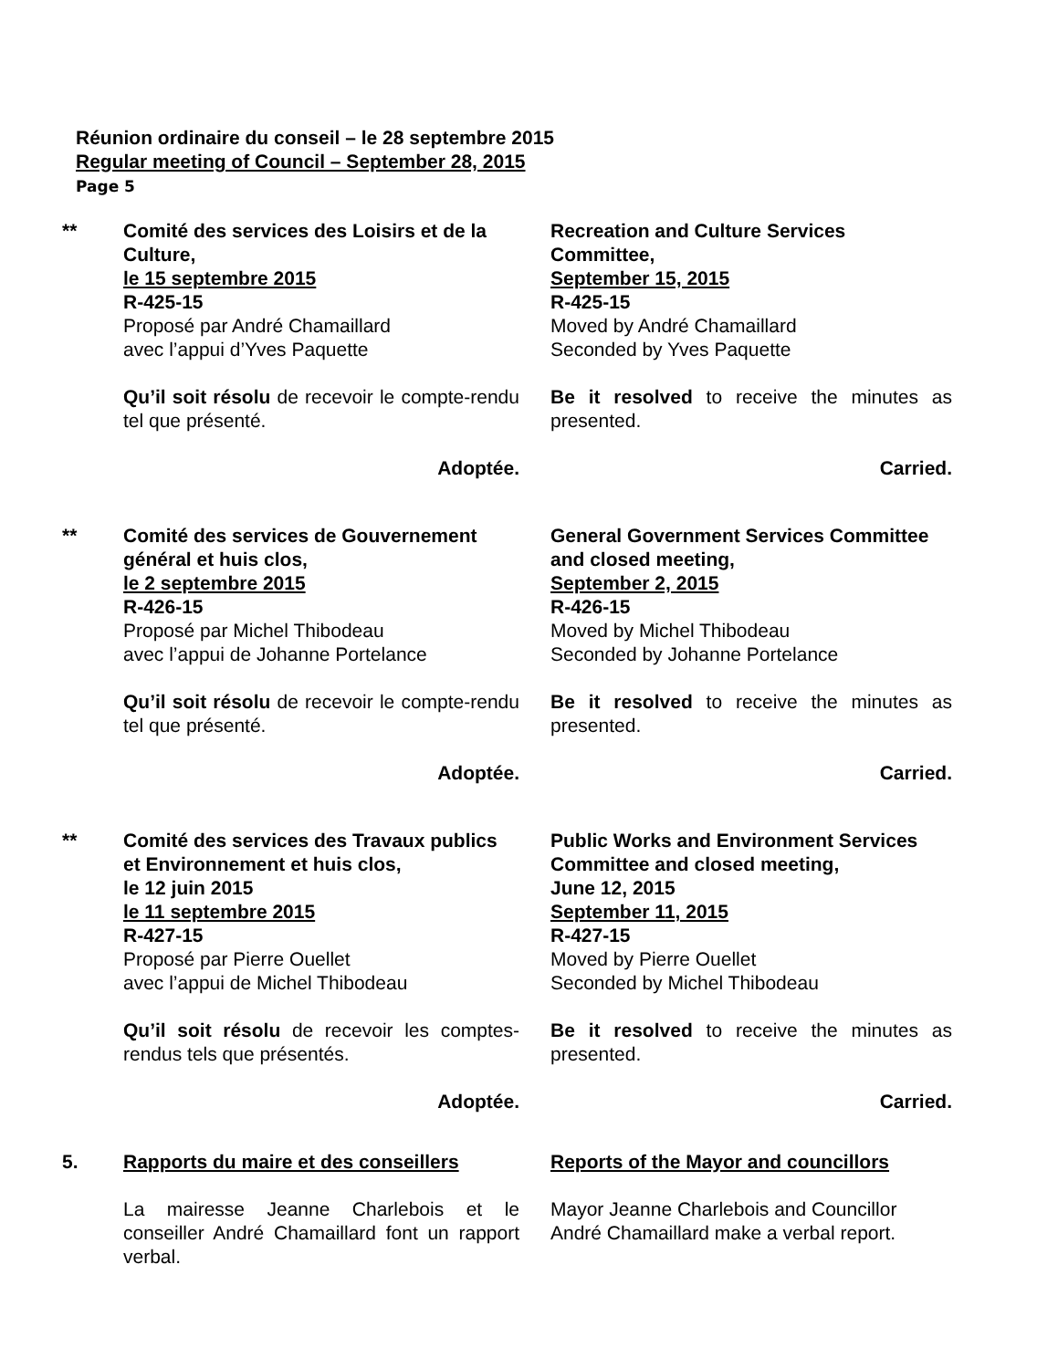Réunion ordinaire du conseil – le 28 septembre 2015
Regular meeting of Council – September 28, 2015
Page 5
** Comité des services des Loisirs et de la Culture,
le 15 septembre 2015
R-425-15
Proposé par André Chamaillard
avec l’appui d’Yves Paquette
Recreation and Culture Services Committee,
September 15, 2015
R-425-15
Moved by André Chamaillard
Seconded by Yves Paquette
Qu’il soit résolu de recevoir le compte-rendu tel que présenté.
Be it resolved to receive the minutes as presented.
Adoptée. Carried.
** Comité des services de Gouvernement général et huis clos,
le 2 septembre 2015
R-426-15
Proposé par Michel Thibodeau
avec l’appui de Johanne Portelance
General Government Services Committee and closed meeting,
September 2, 2015
R-426-15
Moved by Michel Thibodeau
Seconded by Johanne Portelance
Qu’il soit résolu de recevoir le compte-rendu tel que présenté.
Be it resolved to receive the minutes as presented.
Adoptée. Carried.
** Comité des services des Travaux publics et Environnement et huis clos,
le 12 juin 2015
le 11 septembre 2015
R-427-15
Proposé par Pierre Ouellet
avec l’appui de Michel Thibodeau
Public Works and Environment Services Committee and closed meeting,
June 12, 2015
September 11, 2015
R-427-15
Moved by Pierre Ouellet
Seconded by Michel Thibodeau
Qu’il soit résolu de recevoir les comptes-rendus tels que présentés.
Be it resolved to receive the minutes as presented.
Adoptée. Carried.
5. Rapports du maire et des conseillers
Reports of the Mayor and councillors
La mairesse Jeanne Charlebois et le conseiller André Chamaillard font un rapport verbal.
Mayor Jeanne Charlebois and Councillor André Chamaillard make a verbal report.